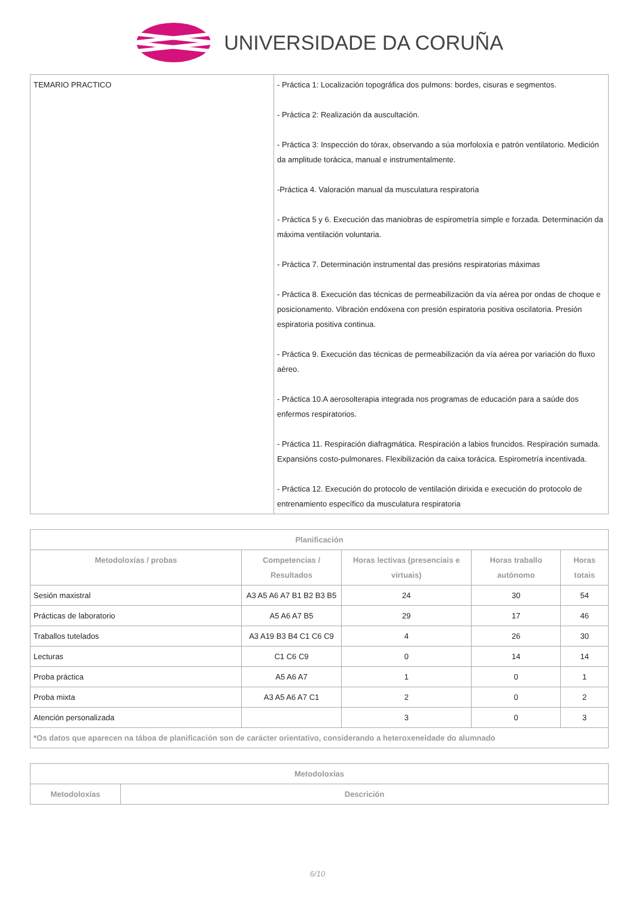UNIVERSIDADE DA CORUÑA
| TEMARIO PRACTICO | - Práctica 1: Localización topográfica dos pulmons: bordes, cisuras e segmentos. - Práctica 2: Realización da auscultación. - Práctica 3: Inspección do tórax, observando a súa morfoloxía e patrón ventilatorio. Medición da amplitude torácica, manual e instrumentalmente. -Práctica 4. Valoración manual da musculatura respiratoria - Práctica 5 y 6. Execución das maniobras de espirometría simple e forzada. Determinación da máxima ventilación voluntaria. - Práctica 7. Determinación instrumental das presións respiratorias máximas - Práctica 8. Execución das técnicas de permeabilización da vía aérea por ondas de choque e posicionamento. Vibración endóxena con presión espiratoria positiva oscilatoria. Presión espiratoria positiva continua. - Práctica 9. Execución das técnicas de permeabilización da vía aérea por variación do fluxo aéreo. - Práctica 10.A aerosolterapia integrada nos programas de educación para a saúde dos enfermos respiratorios. - Práctica 11. Respiración diafragmática. Respiración a labios fruncidos. Respiración sumada. Expansións costo-pulmonares. Flexibilización da caixa torácica. Espirometría incentivada. - Práctica 12. Execución do protocolo de ventilación dirixida e execución do protocolo de entrenamiento específico da musculatura respiratoria |
| Planificación | | | | |
| --- | --- | --- | --- | --- |
| Metodoloxías / probas | Competencias / Resultados | Horas lectivas (presenciais e virtuais) | Horas traballo autónomo | Horas totais |
| Sesión maxistral | A3 A5 A6 A7 B1 B2 B3 B5 | 24 | 30 | 54 |
| Prácticas de laboratorio | A5 A6 A7 B5 | 29 | 17 | 46 |
| Traballos tutelados | A3 A19 B3 B4 C1 C6 C9 | 4 | 26 | 30 |
| Lecturas | C1 C6 C9 | 0 | 14 | 14 |
| Proba práctica | A5 A6 A7 | 1 | 0 | 1 |
| Proba mixta | A3 A5 A6 A7 C1 | 2 | 0 | 2 |
| Atención personalizada | | 3 | 0 | 3 |
| *Os datos que aparecen na táboa de planificación son de carácter orientativo, considerando a heteroxeneidade do alumnado | | | | |
| Metodoloxías | |
| --- | --- |
| Metodoloxías | Descrición |
6/10